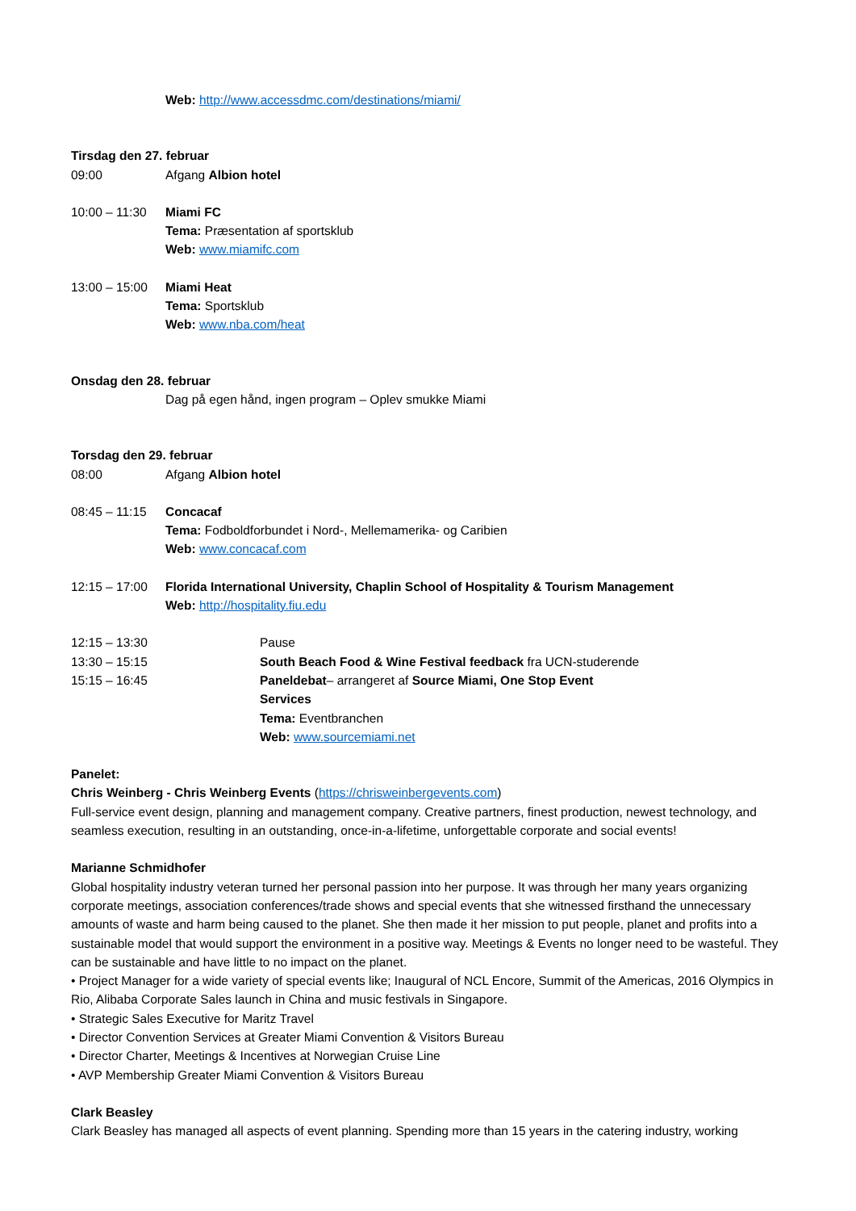Web: http://www.accessdmc.com/destinations/miami/
Tirsdag den 27. februar
09:00 Afgang Albion hotel
10:00 – 11:30 Miami FC
Tema: Præsentation af sportsklub
Web: www.miamifc.com
13:00 – 15:00 Miami Heat
Tema: Sportsklub
Web: www.nba.com/heat
Onsdag den 28. februar
Dag på egen hånd, ingen program – Oplev smukke Miami
Torsdag den 29. februar
08:00 Afgang Albion hotel
08:45 – 11:15 Concacaf
Tema: Fodboldforbundet i Nord-, Mellemamerika- og Caribien
Web: www.concacaf.com
12:15 – 17:00 Florida International University, Chaplin School of Hospitality & Tourism Management
Web: http://hospitality.fiu.edu
12:15 – 13:30 Pause
13:30 – 15:15 South Beach Food & Wine Festival feedback fra UCN-studerende
15:15 – 16:45 Paneldebat– arrangeret af Source Miami, One Stop Event Services
Tema: Eventbranchen
Web: www.sourcemiami.net
Panelet:
Chris Weinberg - Chris Weinberg Events (https://chrisweinbergevents.com)
Full-service event design, planning and management company. Creative partners, finest production, newest technology, and seamless execution, resulting in an outstanding, once-in-a-lifetime, unforgettable corporate and social events!
Marianne Schmidhofer
Global hospitality industry veteran turned her personal passion into her purpose. It was through her many years organizing corporate meetings, association conferences/trade shows and special events that she witnessed firsthand the unnecessary amounts of waste and harm being caused to the planet. She then made it her mission to put people, planet and profits into a sustainable model that would support the environment in a positive way. Meetings & Events no longer need to be wasteful. They can be sustainable and have little to no impact on the planet.
• Project Manager for a wide variety of special events like; Inaugural of NCL Encore, Summit of the Americas, 2016 Olympics in Rio, Alibaba Corporate Sales launch in China and music festivals in Singapore.
• Strategic Sales Executive for Maritz Travel
• Director Convention Services at Greater Miami Convention & Visitors Bureau
• Director Charter, Meetings & Incentives at Norwegian Cruise Line
• AVP Membership Greater Miami Convention & Visitors Bureau
Clark Beasley
Clark Beasley has managed all aspects of event planning. Spending more than 15 years in the catering industry, working